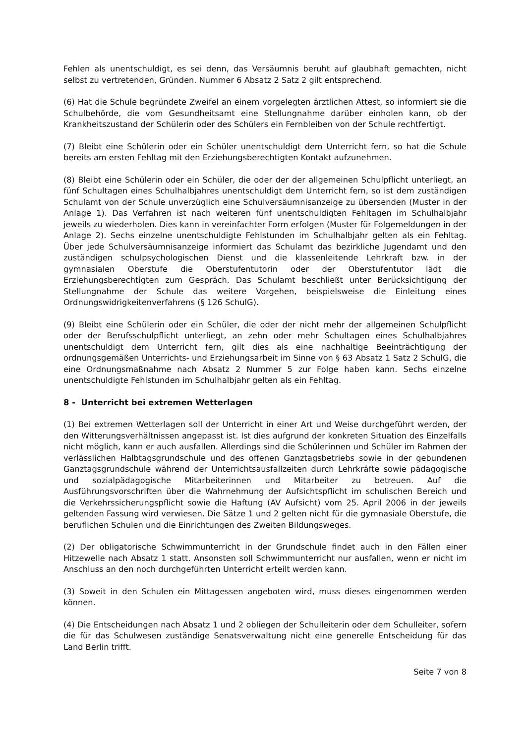Fehlen als unentschuldigt, es sei denn, das Versäumnis beruht auf glaubhaft gemachten, nicht selbst zu vertretenden, Gründen. Nummer 6 Absatz 2 Satz 2 gilt entsprechend.
(6) Hat die Schule begründete Zweifel an einem vorgelegten ärztlichen Attest, so informiert sie die Schulbehörde, die vom Gesundheitsamt eine Stellungnahme darüber einholen kann, ob der Krankheitszustand der Schülerin oder des Schülers ein Fernbleiben von der Schule rechtfertigt.
(7) Bleibt eine Schülerin oder ein Schüler unentschuldigt dem Unterricht fern, so hat die Schule bereits am ersten Fehltag mit den Erziehungsberechtigten Kontakt aufzunehmen.
(8) Bleibt eine Schülerin oder ein Schüler, die oder der der allgemeinen Schulpflicht unterliegt, an fünf Schultagen eines Schulhalbjahres unentschuldigt dem Unterricht fern, so ist dem zuständigen Schulamt von der Schule unverzüglich eine Schulversäumnisanzeige zu übersenden (Muster in der Anlage 1). Das Verfahren ist nach weiteren fünf unentschuldigten Fehltagen im Schulhalbjahr jeweils zu wiederholen. Dies kann in vereinfachter Form erfolgen (Muster für Folgemeldungen in der Anlage 2). Sechs einzelne unentschuldigte Fehlstunden im Schulhalbjahr gelten als ein Fehltag. Über jede Schulversäumnisanzeige informiert das Schulamt das bezirkliche Jugendamt und den zuständigen schulpsychologischen Dienst und die klassenleitende Lehrkraft bzw. in der gymnasialen Oberstufe die Oberstufentutorin oder der Oberstufentutor lädt die Erziehungsberechtigten zum Gespräch. Das Schulamt beschließt unter Berücksichtigung der Stellungnahme der Schule das weitere Vorgehen, beispielsweise die Einleitung eines Ordnungswidrigkeitenverfahrens (§ 126 SchulG).
(9) Bleibt eine Schülerin oder ein Schüler, die oder der nicht mehr der allgemeinen Schulpflicht oder der Berufsschulpflicht unterliegt, an zehn oder mehr Schultagen eines Schulhalbjahres unentschuldigt dem Unterricht fern, gilt dies als eine nachhaltige Beeinträchtigung der ordnungsgemäßen Unterrichts- und Erziehungsarbeit im Sinne von § 63 Absatz 1 Satz 2 SchulG, die eine Ordnungsmaßnahme nach Absatz 2 Nummer 5 zur Folge haben kann. Sechs einzelne unentschuldigte Fehlstunden im Schulhalbjahr gelten als ein Fehltag.
8 - Unterricht bei extremen Wetterlagen
(1) Bei extremen Wetterlagen soll der Unterricht in einer Art und Weise durchgeführt werden, der den Witterungsverhältnissen angepasst ist. Ist dies aufgrund der konkreten Situation des Einzelfalls nicht möglich, kann er auch ausfallen. Allerdings sind die Schülerinnen und Schüler im Rahmen der verlässlichen Halbtagsgrundschule und des offenen Ganztagsbetriebs sowie in der gebundenen Ganztagsgrundschule während der Unterrichtsausfallzeiten durch Lehrkräfte sowie pädagogische und sozialpädagogische Mitarbeiterinnen und Mitarbeiter zu betreuen. Auf die Ausführungsvorschriften über die Wahrnehmung der Aufsichtspflicht im schulischen Bereich und die Verkehrssicherungspflicht sowie die Haftung (AV Aufsicht) vom 25. April 2006 in der jeweils geltenden Fassung wird verwiesen. Die Sätze 1 und 2 gelten nicht für die gymnasiale Oberstufe, die beruflichen Schulen und die Einrichtungen des Zweiten Bildungsweges.
(2) Der obligatorische Schwimmunterricht in der Grundschule findet auch in den Fällen einer Hitzewelle nach Absatz 1 statt. Ansonsten soll Schwimmunterricht nur ausfallen, wenn er nicht im Anschluss an den noch durchgeführten Unterricht erteilt werden kann.
(3) Soweit in den Schulen ein Mittagessen angeboten wird, muss dieses eingenommen werden können.
(4) Die Entscheidungen nach Absatz 1 und 2 obliegen der Schulleiterin oder dem Schulleiter, sofern die für das Schulwesen zuständige Senatsverwaltung nicht eine generelle Entscheidung für das Land Berlin trifft.
Seite 7 von 8